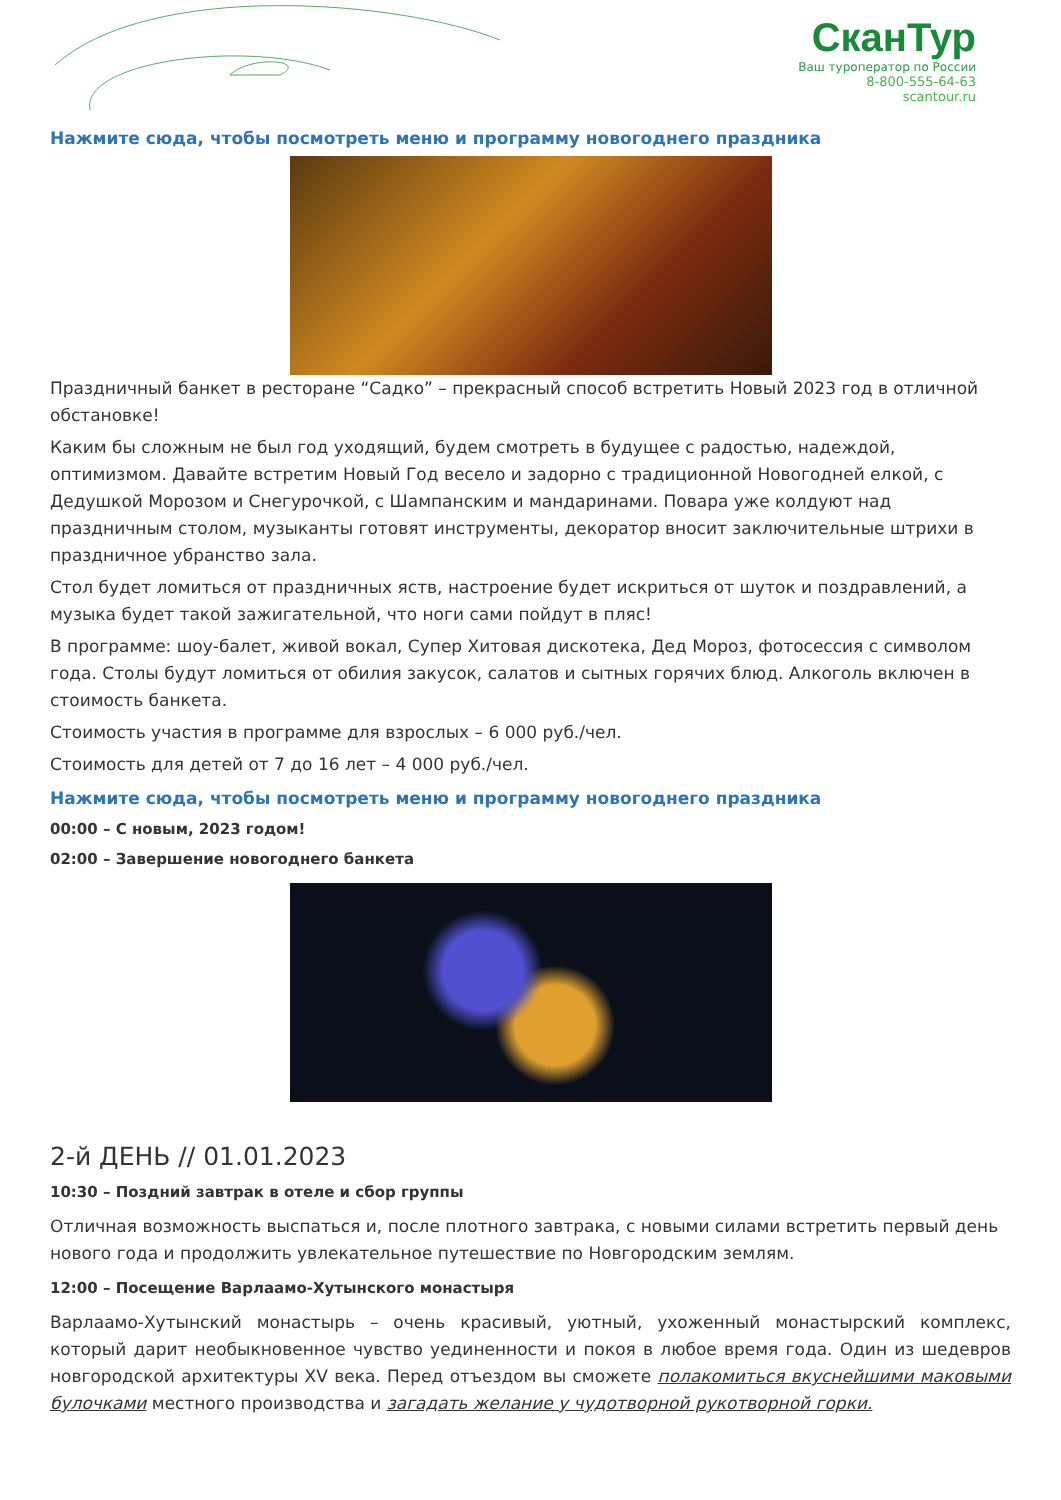СканТур
Ваш туроператор по России
8-800-555-64-63
scantour.ru
Нажмите сюда, чтобы посмотреть меню и программу новогоднего праздника
Праздничный банкет в ресторане “Садко” – прекрасный способ встретить Новый 2023 год в отличной обстановке!
Каким бы сложным не был год уходящий, будем смотреть в будущее с радостью, надеждой, оптимизмом. Давайте встретим Новый Год весело и задорно с традиционной Новогодней елкой, с Дедушкой Морозом и Снегурочкой, с Шампанским и мандаринами. Повара уже колдуют над праздничным столом, музыканты готовят инструменты, декоратор вносит заключительные штрихи в праздничное убранство зала.
Стол будет ломиться от праздничных яств, настроение будет искриться от шуток и поздравлений, а музыка будет такой зажигательной, что ноги сами пойдут в пляс!
В программе: шоу-балет, живой вокал, Супер Хитовая дискотека, Дед Мороз, фотосессия с символом года. Столы будут ломиться от обилия закусок, салатов и сытных горячих блюд. Алкоголь включен в стоимость банкета.
Стоимость участия в программе для взрослых – 6 000 руб./чел.
Стоимость для детей от 7 до 16 лет – 4 000 руб./чел.
Нажмите сюда, чтобы посмотреть меню и программу новогоднего праздника
00:00 – С новым, 2023 годом!
02:00 – Завершение новогоднего банкета
2-й ДЕНЬ // 01.01.2023
10:30 – Поздний завтрак в отеле и сбор группы
Отличная возможность выспаться и, после плотного завтрака, с новыми силами встретить первый день нового года и продолжить увлекательное путешествие по Новгородским землям.
12:00 – Посещение Варлаамо-Хутынского монастыря
Варлаамо-Хутынский монастырь – очень красивый, уютный, ухоженный монастырский комплекс, который дарит необыкновенное чувство уединенности и покоя в любое время года. Один из шедевров новгородской архитектуры XV века. Перед отъездом вы сможете полакомиться вкуснейшими маковыми булочками местного производства и загадать желание у чудотворной рукотворной горки.